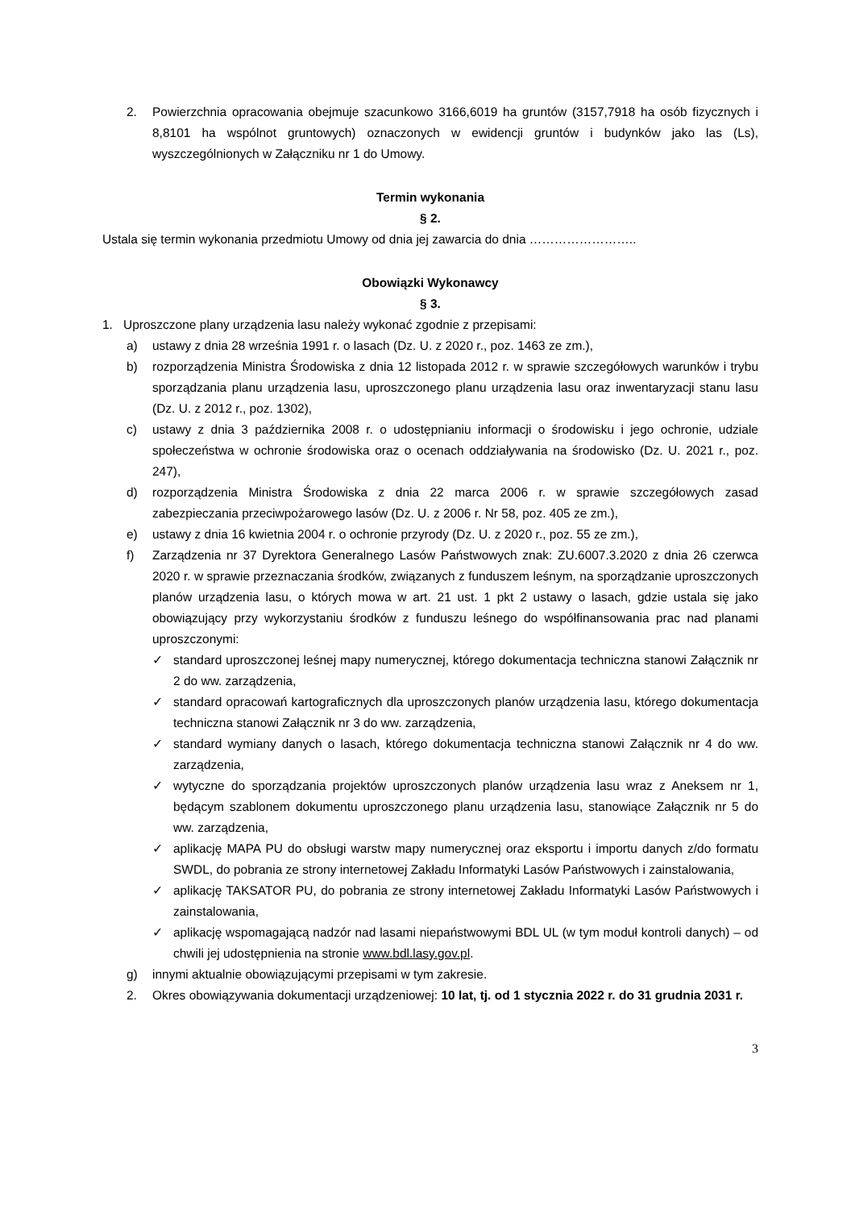2. Powierzchnia opracowania obejmuje szacunkowo 3166,6019 ha gruntów (3157,7918 ha osób fizycznych i 8,8101 ha wspólnot gruntowych) oznaczonych w ewidencji gruntów i budynków jako las (Ls), wyszczególnionych w Załączniku nr 1 do Umowy.
Termin wykonania
§ 2.
Ustala się termin wykonania przedmiotu Umowy od dnia jej zawarcia do dnia ……………………..
Obowiązki Wykonawcy
§ 3.
1. Uproszczone plany urządzenia lasu należy wykonać zgodnie z przepisami:
a) ustawy z dnia 28 września 1991 r. o lasach (Dz. U. z 2020 r., poz. 1463 ze zm.),
b) rozporządzenia Ministra Środowiska z dnia 12 listopada 2012 r. w sprawie szczegółowych warunków i trybu sporządzania planu urządzenia lasu, uproszczonego planu urządzenia lasu oraz inwentaryzacji stanu lasu (Dz. U. z 2012 r., poz. 1302),
c) ustawy z dnia 3 października 2008 r. o udostępnianiu informacji o środowisku i jego ochronie, udziale społeczeństwa w ochronie środowiska oraz o ocenach oddziaływania na środowisko (Dz. U. 2021 r., poz. 247),
d) rozporządzenia Ministra Środowiska z dnia 22 marca 2006 r. w sprawie szczegółowych zasad zabezpieczania przeciwpożarowego lasów (Dz. U. z 2006 r. Nr 58, poz. 405 ze zm.),
e) ustawy z dnia 16 kwietnia 2004 r. o ochronie przyrody (Dz. U. z 2020 r., poz. 55 ze zm.),
f) Zarządzenia nr 37 Dyrektora Generalnego Lasów Państwowych znak: ZU.6007.3.2020 z dnia 26 czerwca 2020 r. w sprawie przeznaczania środków, związanych z funduszem leśnym, na sporządzanie uproszczonych planów urządzenia lasu, o których mowa w art. 21 ust. 1 pkt 2 ustawy o lasach, gdzie ustala się jako obowiązujący przy wykorzystaniu środków z funduszu leśnego do współfinansowania prac nad planami uproszczonymi:
✓ standard uproszczonej leśnej mapy numerycznej, którego dokumentacja techniczna stanowi Załącznik nr 2 do ww. zarządzenia,
✓ standard opracowań kartograficznych dla uproszczonych planów urządzenia lasu, którego dokumentacja techniczna stanowi Załącznik nr 3 do ww. zarządzenia,
✓ standard wymiany danych o lasach, którego dokumentacja techniczna stanowi Załącznik nr 4 do ww. zarządzenia,
✓ wytyczne do sporządzania projektów uproszczonych planów urządzenia lasu wraz z Aneksem nr 1, będącym szablonem dokumentu uproszczonego planu urządzenia lasu, stanowiące Załącznik nr 5 do ww. zarządzenia,
✓ aplikację MAPA PU do obsługi warstw mapy numerycznej oraz eksportu i importu danych z/do formatu SWDL, do pobrania ze strony internetowej Zakładu Informatyki Lasów Państwowych i zainstalowania,
✓ aplikację TAKSATOR PU, do pobrania ze strony internetowej Zakładu Informatyki Lasów Państwowych i zainstalowania,
✓ aplikację wspomagającą nadzór nad lasami niepaństwowymi BDL UL (w tym moduł kontroli danych) – od chwili jej udostępnienia na stronie www.bdl.lasy.gov.pl.
g) innymi aktualnie obowiązującymi przepisami w tym zakresie.
2. Okres obowiązywania dokumentacji urządzeniowej: 10 lat, tj. od 1 stycznia 2022 r. do 31 grudnia 2031 r.
3